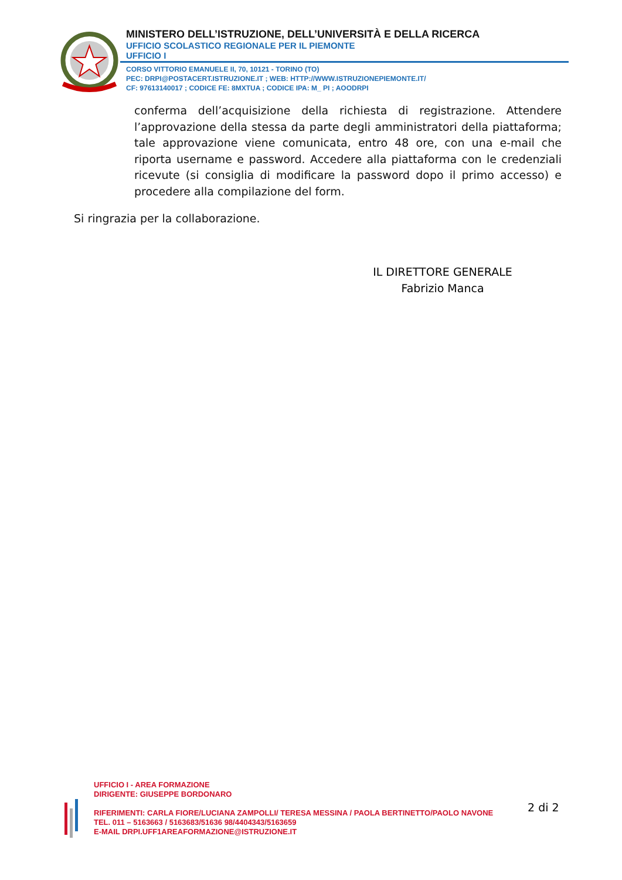MINISTERO DELL’ISTRUZIONE, DELL’UNIVERSITÀ E DELLA RICERCA
UFFICIO SCOLASTICO REGIONALE PER IL PIEMONTE
UFFICIO I
CORSO VITTORIO EMANUELE II, 70, 10121 - TORINO (TO)
PEC: DRPI@POSTACERT.ISTRUZIONE.IT ; WEB: HTTP://WWW.ISTRUZIONEPIEMONTE.IT/
CF: 97613140017 ; CODICE FE: 8MXTUA ; CODICE IPA: M_ PI ; AOODRPI
conferma dell’acquisizione della richiesta di registrazione. Attendere l’approvazione della stessa da parte degli amministratori della piattaforma; tale approvazione viene comunicata, entro 48 ore, con una e-mail che riporta username e password. Accedere alla piattaforma con le credenziali ricevute (si consiglia di modificare la password dopo il primo accesso) e procedere alla compilazione del form.
Si ringrazia per la collaborazione.
IL DIRETTORE GENERALE
Fabrizio Manca
UFFICIO I - AREA FORMAZIONE
DIRIGENTE: GIUSEPPE BORDONARO
RIFERIMENTI: CARLA FIORE/LUCIANA ZAMPOLLI/ TERESA MESSINA / PAOLA BERTINETTO/PAOLO NAVONE
TEL. 011 – 5163663 / 5163683/51636 98/4404343/5163659
E-MAIL DRPI.UFF1AREAFORMAZIONE@ISTRUZIONE.IT
2 di 2